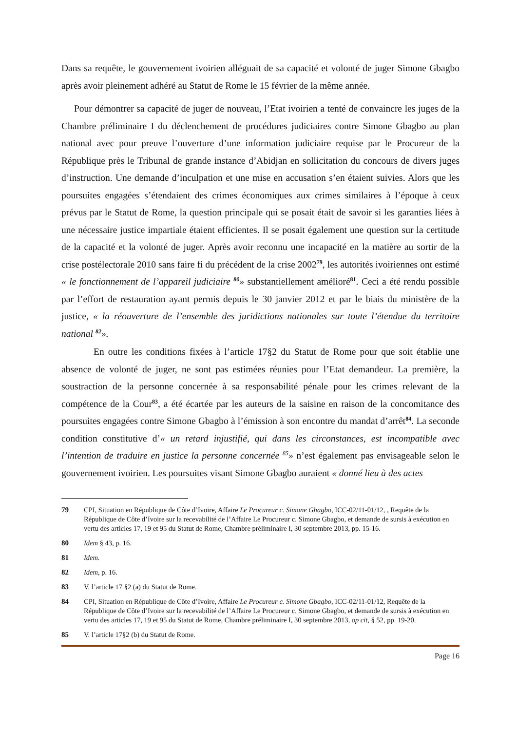Dans sa requête, le gouvernement ivoirien alléguait de sa capacité et volonté de juger Simone Gbagbo après avoir pleinement adhéré au Statut de Rome le 15 février de la même année.
Pour démontrer sa capacité de juger de nouveau, l’Etat ivoirien a tenté de convaincre les juges de la Chambre préliminaire I du déclenchement de procédures judiciaires contre Simone Gbagbo au plan national avec pour preuve l’ouverture d’une information judiciaire requise par le Procureur de la République près le Tribunal de grande instance d’Abidjan en sollicitation du concours de divers juges d’instruction. Une demande d’inculpation et une mise en accusation s’en étaient suivies. Alors que les poursuites engagées s’étendaient des crimes économiques aux crimes similaires à l’époque à ceux prévus par le Statut de Rome, la question principale qui se posait était de savoir si les garanties liées à une nécessaire justice impartiale étaient efficientes. Il se posait également une question sur la certitude de la capacité et la volonté de juger. Après avoir reconnu une incapacité en la matière au sortir de la crise postélectorale 2010 sans faire fi du précédent de la crise 2002<sup>79</sup>, les autorités ivoiriennes ont estimé « le fonctionnement de l’appareil judiciaire <sup>80</sup>» substantiellement amélioré<sup>81</sup>. Ceci a été rendu possible par l’effort de restauration ayant permis depuis le 30 janvier 2012 et par le biais du ministère de la justice, « la réouverture de l’ensemble des juridictions nationales sur toute l’étendue du territoire national <sup>82</sup>».
En outre les conditions fixées à l’article 17§2 du Statut de Rome pour que soit établie une absence de volonté de juger, ne sont pas estimées réunies pour l’Etat demandeur. La première, la soustraction de la personne concernée à sa responsabilité pénale pour les crimes relevant de la compétence de la Cour<sup>83</sup>, a été écartée par les auteurs de la saisine en raison de la concomitance des poursuites engagées contre Simone Gbagbo à l’émission à son encontre du mandat d’arrêt<sup>84</sup>. La seconde condition constitutive d’« un retard injustifié, qui dans les circonstances, est incompatible avec l’intention de traduire en justice la personne concernée <sup>85</sup>» n’est également pas envisageable selon le gouvernement ivoirien. Les poursuites visant Simone Gbagbo auraient « donné lieu à des actes
79 CPI, Situation en République de Côte d’Ivoire, Affaire Le Procureur c. Simone Gbagbo, ICC-02/11-01/12, , Requête de la République de Côte d’Ivoire sur la recevabilité de l’Affaire Le Procureur c. Simone Gbagbo, et demande de sursis à exécution en vertu des articles 17, 19 et 95 du Statut de Rome, Chambre préliminaire I, 30 septembre 2013, pp. 15-16.
80 Idem § 43, p. 16.
81 Idem.
82 Idem, p. 16.
83 V. l’article 17 §2 (a) du Statut de Rome.
84 CPI, Situation en République de Côte d’Ivoire, Affaire Le Procureur c. Simone Gbagbo, ICC-02/11-01/12, Requête de la République de Côte d’Ivoire sur la recevabilité de l’Affaire Le Procureur c. Simone Gbagbo, et demande de sursis à exécution en vertu des articles 17, 19 et 95 du Statut de Rome, Chambre préliminaire I, 30 septembre 2013, op cit, § 52, pp. 19-20.
85 V. l’article 17§2 (b) du Statut de Rome.
Page 16